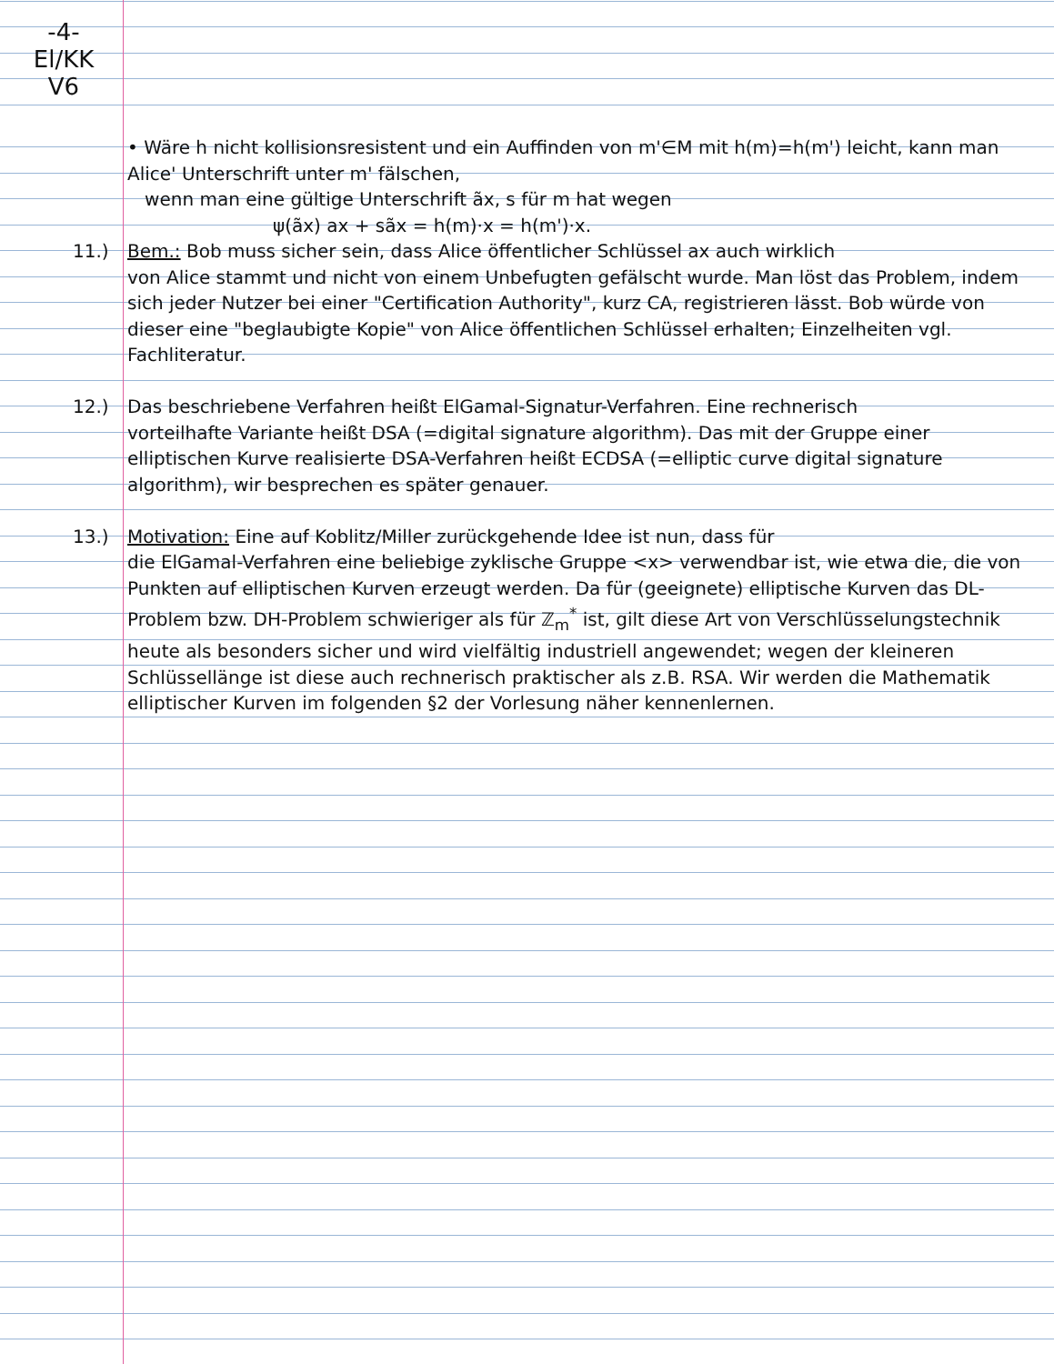-4-
El/KK
V6
• Wäre h nicht kollisionsresistent und ein Auffinden von m'∈M mit h(m)=h(m') leicht, kann man Alice' Unterschrift unter m' fälschen,
wenn man eine gültige Unterschrift ãx, s für m hat wegen
ψ(ãx) ax + sãx = h(m)·x = h(m')·x.
11.) Bem.: Bob muss sicher sein, dass Alice öffentlicher Schlüssel ax auch wirklich
von Alice stammt und nicht von einem Unbefugten gefälscht wurde. Man löst das Problem, indem sich jeder Nutzer bei einer "Certification Authority", kurz CA, registrieren lässt. Bob würde von dieser eine "beglaubigte Kopie" von Alice öffentlichen Schlüssel erhalten; Einzelheiten vgl. Fachliteratur.
12.) Das beschriebene Verfahren heißt ElGamal-Signatur-Verfahren. Eine rechnerisch
vorteilhafte Variante heißt DSA (=digital signature algorithm). Das mit der Gruppe einer elliptischen Kurve realisierte DSA-Verfahren heißt ECDSA (=elliptic curve digital signature algorithm), wir besprechen es später genauer.
13.) Motivation: Eine auf Koblitz/Miller zurückgehende Idee ist nun, dass für
die ElGamal-Verfahren eine beliebige zyklische Gruppe <x> verwendbar ist, wie etwa die, die von Punkten auf elliptischen Kurven erzeugt werden. Da für (geeignete) elliptische Kurven das DL-Problem bzw. DH-Problem schwieriger als für ℤ<sub>m</sub><sup>*</sup> ist, gilt diese Art von Verschlüsselungstechnik heute als besonders sicher und wird vielfältig industriell angewendet; wegen der kleineren Schlüssellänge ist diese auch rechnerisch praktischer als z.B. RSA. Wir werden die Mathematik elliptischer Kurven im folgenden §2 der Vorlesung näher kennenlernen.